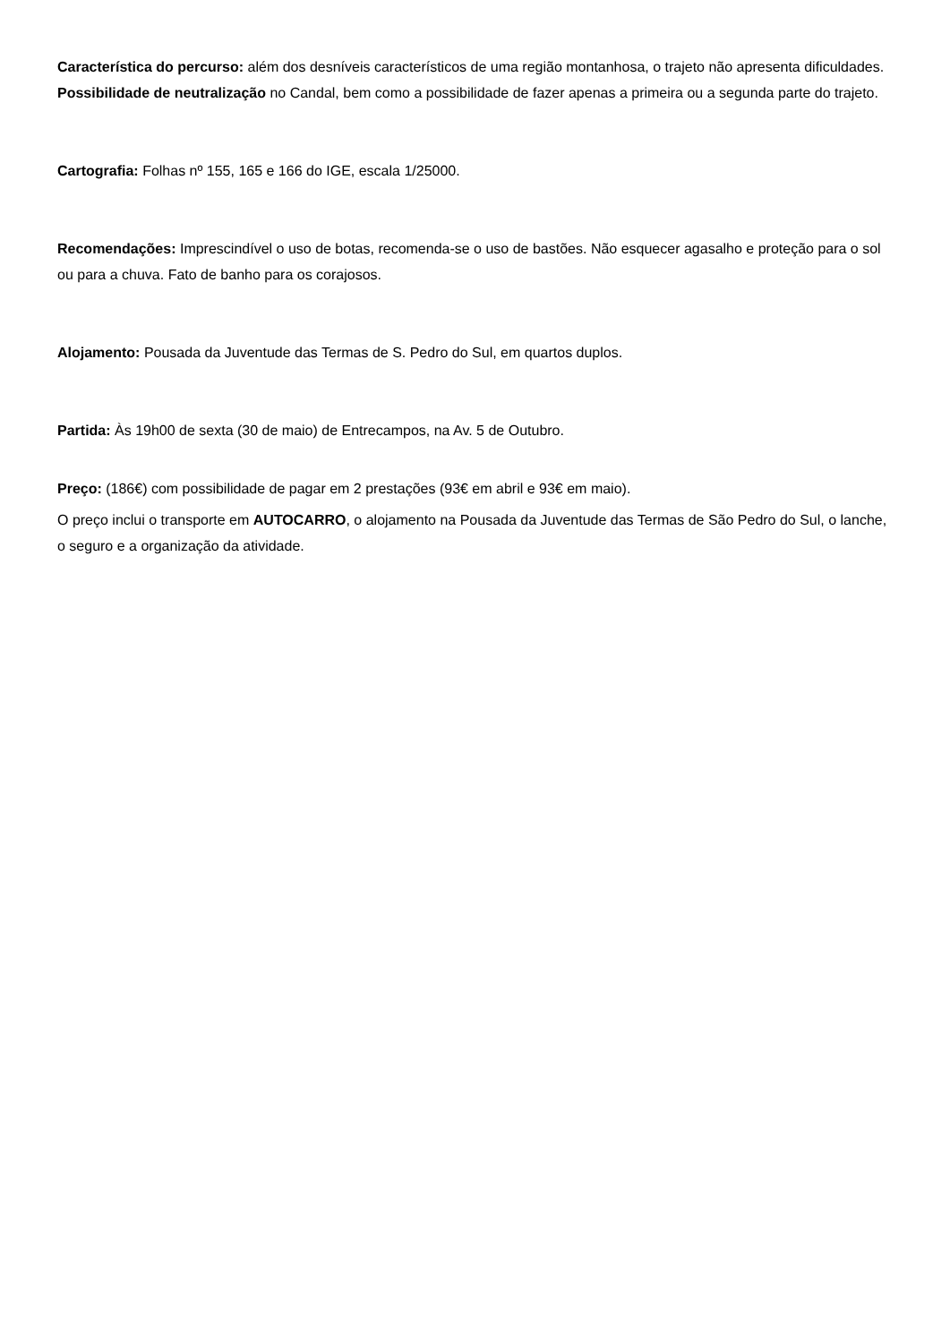Característica do percurso: além dos desníveis característicos de uma região montanhosa, o trajeto não apresenta dificuldades. Possibilidade de neutralização no Candal, bem como a possibilidade de fazer apenas a primeira ou a segunda parte do trajeto.
Cartografia: Folhas nº 155, 165 e 166 do IGE, escala 1/25000.
Recomendações: Imprescindível o uso de botas, recomenda-se o uso de bastões. Não esquecer agasalho e proteção para o sol ou para a chuva. Fato de banho para os corajosos.
Alojamento: Pousada da Juventude das Termas de S. Pedro do Sul, em quartos duplos.
Partida: Às 19h00 de sexta (30 de maio) de Entrecampos, na Av. 5 de Outubro.
Preço: (186€) com possibilidade de pagar em 2 prestações (93€ em abril e 93€ em maio).
O preço inclui o transporte em AUTOCARRO, o alojamento na Pousada da Juventude das Termas de São Pedro do Sul, o lanche, o seguro e a organização da atividade.